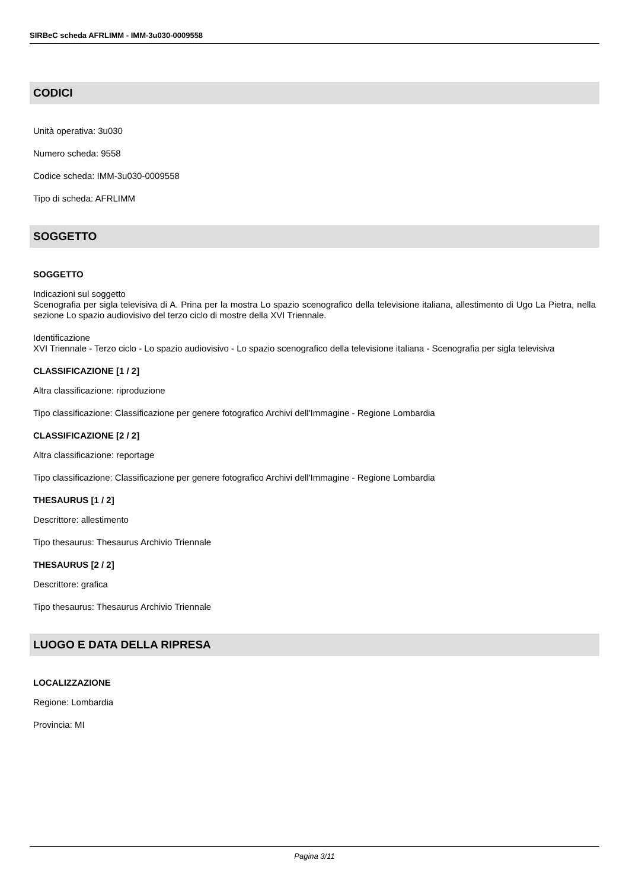SIRBeC scheda AFRLIMM - IMM-3u030-0009558
CODICI
Unità operativa: 3u030
Numero scheda: 9558
Codice scheda: IMM-3u030-0009558
Tipo di scheda: AFRLIMM
SOGGETTO
SOGGETTO
Indicazioni sul soggetto
Scenografia per sigla televisiva di A. Prina per la mostra Lo spazio scenografico della televisione italiana, allestimento di Ugo La Pietra, nella sezione Lo spazio audiovisivo del terzo ciclo di mostre della XVI Triennale.
Identificazione
XVI Triennale - Terzo ciclo - Lo spazio audiovisivo - Lo spazio scenografico della televisione italiana - Scenografia per sigla televisiva
CLASSIFICAZIONE [1 / 2]
Altra classificazione: riproduzione
Tipo classificazione: Classificazione per genere fotografico Archivi dell'Immagine - Regione Lombardia
CLASSIFICAZIONE [2 / 2]
Altra classificazione: reportage
Tipo classificazione: Classificazione per genere fotografico Archivi dell'Immagine - Regione Lombardia
THESAURUS [1 / 2]
Descrittore: allestimento
Tipo thesaurus: Thesaurus Archivio Triennale
THESAURUS [2 / 2]
Descrittore: grafica
Tipo thesaurus: Thesaurus Archivio Triennale
LUOGO E DATA DELLA RIPRESA
LOCALIZZAZIONE
Regione: Lombardia
Provincia: MI
Pagina 3/11